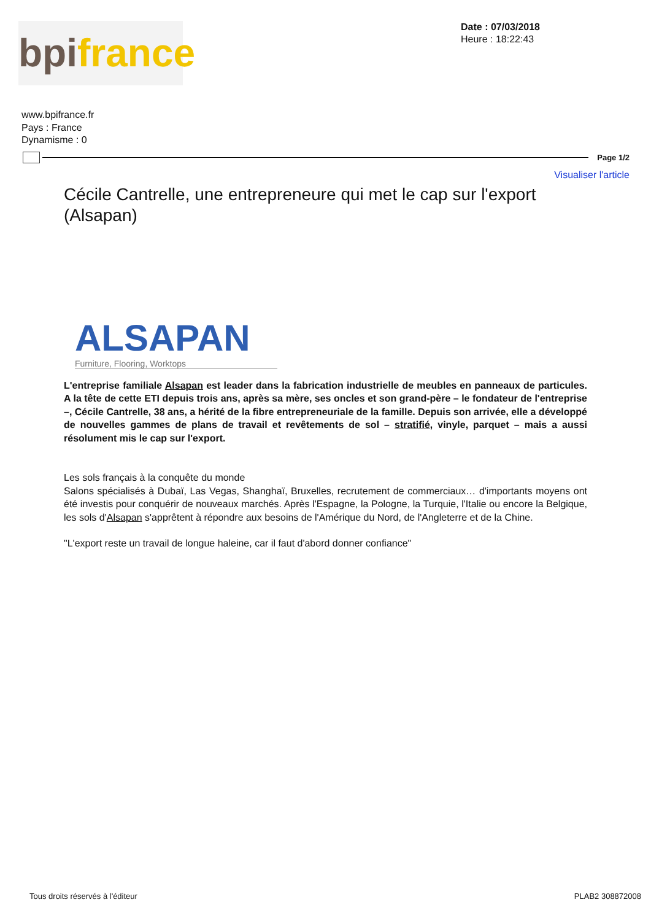bpi france
Date : 07/03/2018
Heure : 18:22:43
www.bpifrance.fr
Pays : France
Dynamisme : 0
Page 1/2
Visualiser l'article
Cécile Cantrelle, une entrepreneure qui met le cap sur l'export (Alsapan)
ALSAPAN
Furniture, Flooring, Worktops
L'entreprise familiale Alsapan est leader dans la fabrication industrielle de meubles en panneaux de particules. A la tête de cette ETI depuis trois ans, après sa mère, ses oncles et son grand-père – le fondateur de l'entreprise –, Cécile Cantrelle, 38 ans, a hérité de la fibre entrepreneuriale de la famille. Depuis son arrivée, elle a développé de nouvelles gammes de plans de travail et revêtements de sol – stratifié, vinyle, parquet – mais a aussi résolument mis le cap sur l'export.
Les sols français à la conquête du monde
Salons spécialisés à Dubaï, Las Vegas, Shanghaï, Bruxelles, recrutement de commerciaux… d'importants moyens ont été investis pour conquérir de nouveaux marchés. Après l'Espagne, la Pologne, la Turquie, l'Italie ou encore la Belgique, les sols d'Alsapan s'apprêtent à répondre aux besoins de l'Amérique du Nord, de l'Angleterre et de la Chine.
"L'export reste un travail de longue haleine, car il faut d'abord donner confiance"
Tous droits réservés à l'éditeur PLAB2 308872008